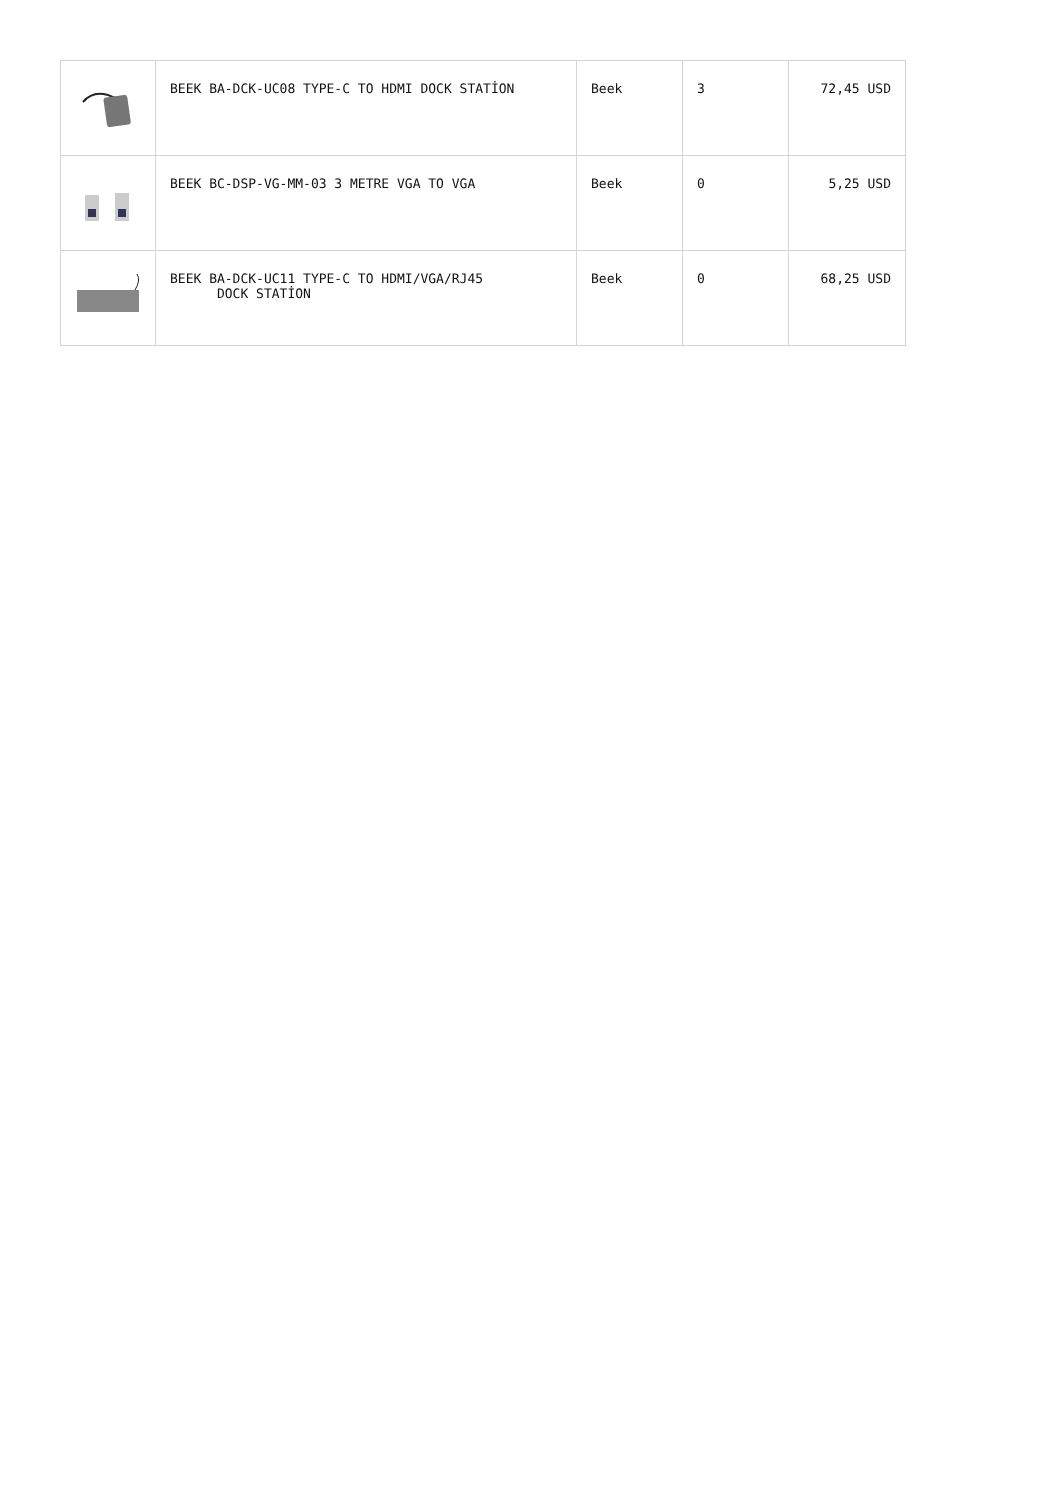| | BEEK BA-DCK-UC08 TYPE-C TO HDMI DOCK STATİON | Beek | 3 | 72,45 USD |
| | BEEK BC-DSP-VG-MM-03 3 METRE VGA TO VGA | Beek | 0 | 5,25 USD |
| | BEEK BA-DCK-UC11 TYPE-C TO HDMI/VGA/RJ45 DOCK STATİON | Beek | 0 | 68,25 USD |